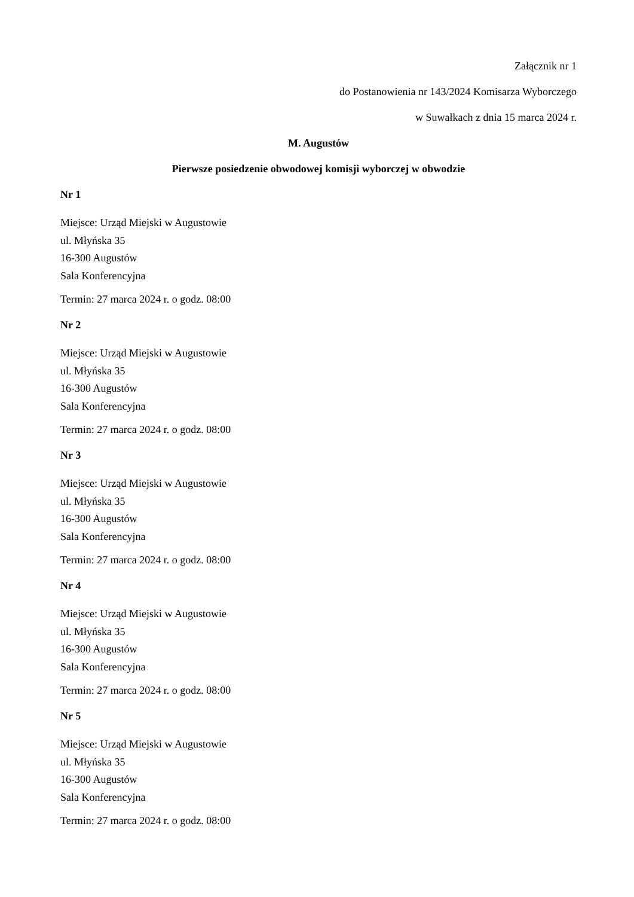Załącznik nr 1
do Postanowienia nr 143/2024 Komisarza Wyborczego
w Suwałkach z dnia 15 marca 2024 r.
M. Augustów
Pierwsze posiedzenie obwodowej komisji wyborczej w obwodzie
Nr 1
Miejsce: Urząd Miejski w Augustowie
ul. Młyńska 35
16-300 Augustów
Sala Konferencyjna
Termin: 27 marca 2024 r. o godz. 08:00
Nr 2
Miejsce: Urząd Miejski w Augustowie
ul. Młyńska 35
16-300 Augustów
Sala Konferencyjna
Termin: 27 marca 2024 r. o godz. 08:00
Nr 3
Miejsce: Urząd Miejski w Augustowie
ul. Młyńska 35
16-300 Augustów
Sala Konferencyjna
Termin: 27 marca 2024 r. o godz. 08:00
Nr 4
Miejsce: Urząd Miejski w Augustowie
ul. Młyńska 35
16-300 Augustów
Sala Konferencyjna
Termin: 27 marca 2024 r. o godz. 08:00
Nr 5
Miejsce: Urząd Miejski w Augustowie
ul. Młyńska 35
16-300 Augustów
Sala Konferencyjna
Termin: 27 marca 2024 r. o godz. 08:00